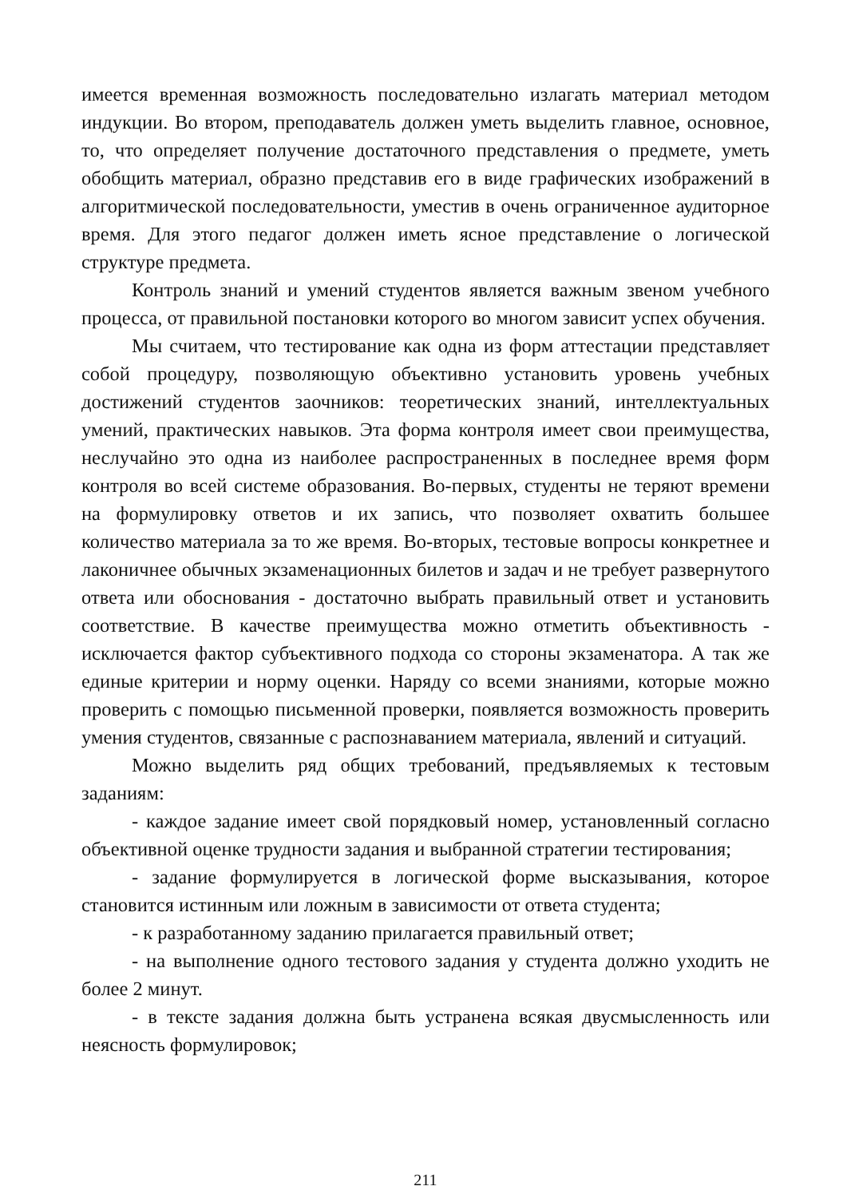имеется временная возможность последовательно излагать материал методом индукции. Во втором, преподаватель должен уметь выделить главное, основное, то, что определяет получение достаточного представления о предмете, уметь обобщить материал, образно представив его в виде графических изображений в алгоритмической последовательности, уместив в очень ограниченное аудиторное время. Для этого педагог должен иметь ясное представление о логической структуре предмета.
Контроль знаний и умений студентов является важным звеном учебного процесса, от правильной постановки которого во многом зависит успех обучения.
Мы считаем, что тестирование как одна из форм аттестации представляет собой процедуру, позволяющую объективно установить уровень учебных достижений студентов заочников: теоретических знаний, интеллектуальных умений, практических навыков. Эта форма контроля имеет свои преимущества, неслучайно это одна из наиболее распространенных в последнее время форм контроля во всей системе образования. Во-первых, студенты не теряют времени на формулировку ответов и их запись, что позволяет охватить большее количество материала за то же время. Во-вторых, тестовые вопросы конкретнее и лаконичнее обычных экзаменационных билетов и задач и не требует развернутого ответа или обоснования - достаточно выбрать правильный ответ и установить соответствие. В качестве преимущества можно отметить объективность - исключается фактор субъективного подхода со стороны экзаменатора. А так же единые критерии и норму оценки. Наряду со всеми знаниями, которые можно проверить с помощью письменной проверки, появляется возможность проверить умения студентов, связанные с распознаванием материала, явлений и ситуаций.
Можно выделить ряд общих требований, предъявляемых к тестовым заданиям:
- каждое задание имеет свой порядковый номер, установленный согласно объективной оценке трудности задания и выбранной стратегии тестирования;
- задание формулируется в логической форме высказывания, которое становится истинным или ложным в зависимости от ответа студента;
- к разработанному заданию прилагается правильный ответ;
- на выполнение одного тестового задания у студента должно уходить не более 2 минут.
- в тексте задания должна быть устранена всякая двусмысленность или неясность формулировок;
211